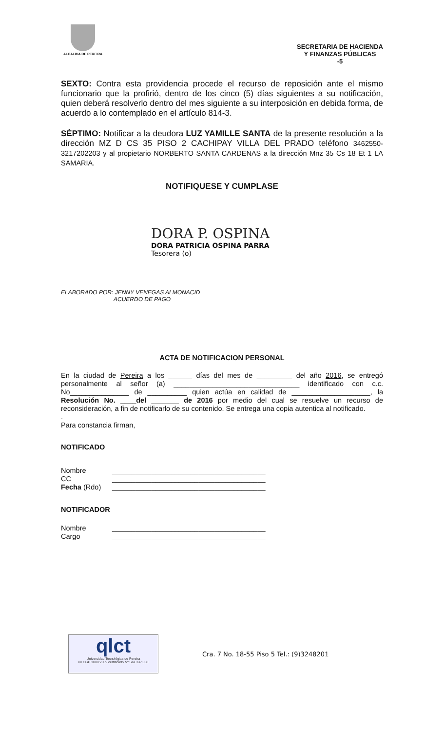ALCALDIA DE PEREIRA
SECRETARIA DE HACIENDA
Y FINANZAS PÚBLICAS
-5
SEXTO: Contra esta providencia procede el recurso de reposición ante el mismo funcionario que la profirió, dentro de los cinco (5) días siguientes a su notificación, quien deberá resolverlo dentro del mes siguiente a su interposición en debida forma, de acuerdo a lo contemplado en el artículo 814-3.
SÈPTIMO: Notificar a la deudora LUZ YAMILLE SANTA de la presente resolución a la dirección MZ D CS 35 PISO 2 CACHIPAY VILLA DEL PRADO teléfono 3462550-3217202203 y al propietario NORBERTO SANTA CARDENAS a la dirección Mnz 35 Cs 18 Et 1 LA SAMARIA.
NOTIFIQUESE Y CUMPLASE
DORA P. OSPINA
DORA PATRICIA OSPINA PARRA
Tesorera (o)
ELABORADO POR: JENNY VENEGAS ALMONACID
ACUERDO DE PAGO
ACTA DE NOTIFICACION PERSONAL
En la ciudad de Pereira a los ______ días del mes de _________ del año 2016, se entregó personalmente al señor (a) ________________________________ identificado con c.c. No_______________ de __________ quien actúa en calidad de ____________________, la Resolución No. ____del _______ de 2016 por medio del cual se resuelve un recurso de reconsideración, a fin de notificarlo de su contenido. Se entrega una copia autentica al notificado.
.
Para constancia firman,
NOTIFICADO
| Nombre | _______________________________________ |
| CC | _______________________________________ |
| Fecha (Rdo) | _______________________________________ |
NOTIFICADOR
| Nombre | _______________________________________ |
| Cargo | _______________________________________ |
qlct
Universidad Tecnológica de Pereira
NTCGP 1000:2009 certificado Nº SGCGP 008
Cra. 7 No. 18-55 Piso 5 Tel.: (9)3248201